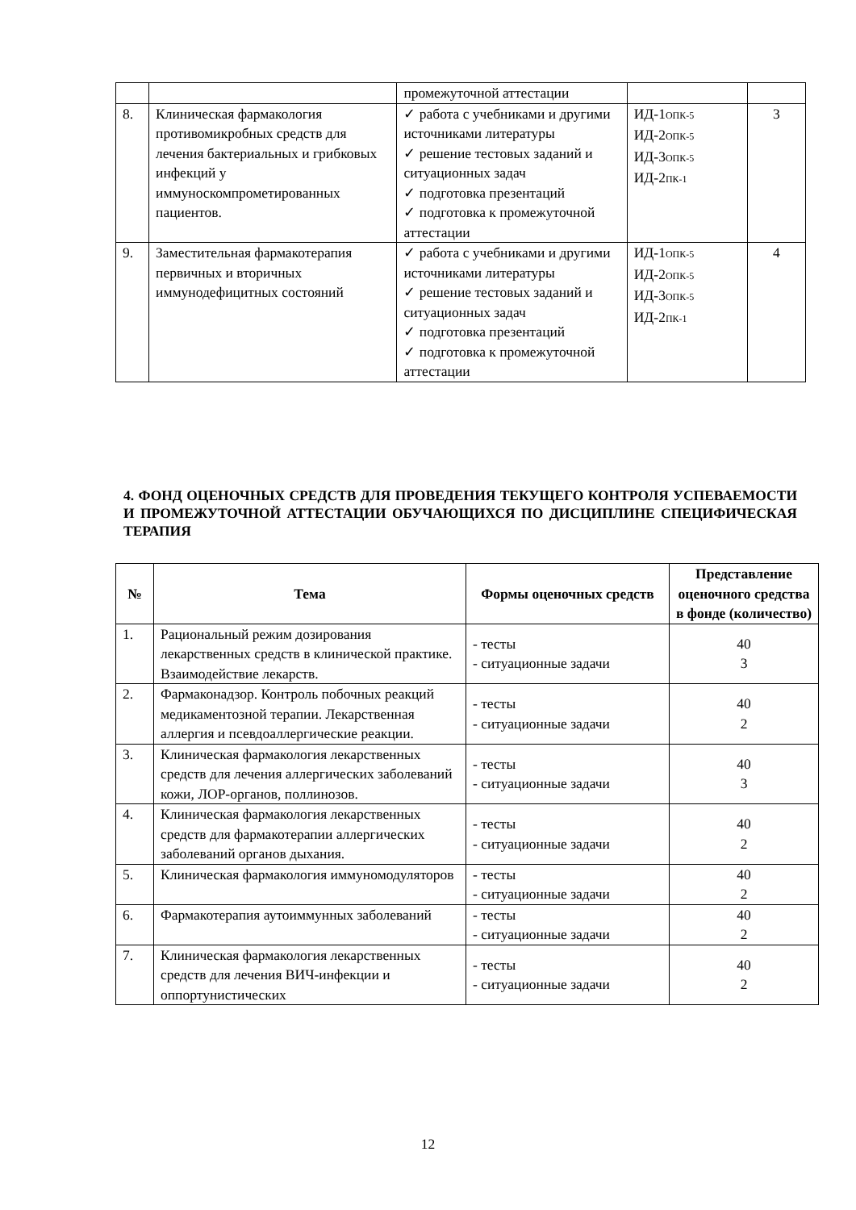| | | промежуточной аттестации | | |
| 8. | Клиническая фармакология противомикробных средств для лечения бактериальных и грибковых инфекций у иммуноскомпрометированных пациентов. | ✓ работа с учебниками и другими источниками литературы ✓ решение тестовых заданий и ситуационных задач ✓ подготовка презентаций ✓ подготовка к промежуточной аттестации | ИД-1 ОПК-5 ИД-2 ОПК-5 ИД-3 ОПК-5 ИД-2 ПК-1 | 3 |
| 9. | Заместительная фармакотерапия первичных и вторичных иммунодефицитных состояний | ✓ работа с учебниками и другими источниками литературы ✓ решение тестовых заданий и ситуационных задач ✓ подготовка презентаций ✓ подготовка к промежуточной аттестации | ИД-1 ОПК-5 ИД-2 ОПК-5 ИД-3 ОПК-5 ИД-2 ПК-1 | 4 |
4. ФОНД ОЦЕНОЧНЫХ СРЕДСТВ ДЛЯ ПРОВЕДЕНИЯ ТЕКУЩЕГО КОНТРОЛЯ УСПЕВАЕМОСТИ И ПРОМЕЖУТОЧНОЙ АТТЕСТАЦИИ ОБУЧАЮЩИХСЯ ПО ДИСЦИПЛИНЕ СПЕЦИФИЧЕСКАЯ ТЕРАПИЯ
| № | Тема | Формы оценочных средств | Представление оценочного средства в фонде (количество) |
| --- | --- | --- | --- |
| 1. | Рациональный режим дозирования лекарственных средств в клинической практике. Взаимодействие лекарств. | - тесты - ситуационные задачи | 40 3 |
| 2. | Фармаконадзор. Контроль побочных реакций медикаментозной терапии. Лекарственная аллергия и псевдоаллергические реакции. | - тесты - ситуационные задачи | 40 2 |
| 3. | Клиническая фармакология лекарственных средств для лечения аллергических заболеваний кожи, ЛОР-органов, поллинозов. | - тесты - ситуационные задачи | 40 3 |
| 4. | Клиническая фармакология лекарственных средств для фармакотерапии аллергических заболеваний органов дыхания. | - тесты - ситуационные задачи | 40 2 |
| 5. | Клиническая фармакология иммуномодуляторов | - тесты - ситуационные задачи | 40 2 |
| 6. | Фармакотерапия аутоиммунных заболеваний | - тесты - ситуационные задачи | 40 2 |
| 7. | Клиническая фармакология лекарственных средств для лечения ВИЧ-инфекции и оппортунистических | - тесты - ситуационные задачи | 40 2 |
12